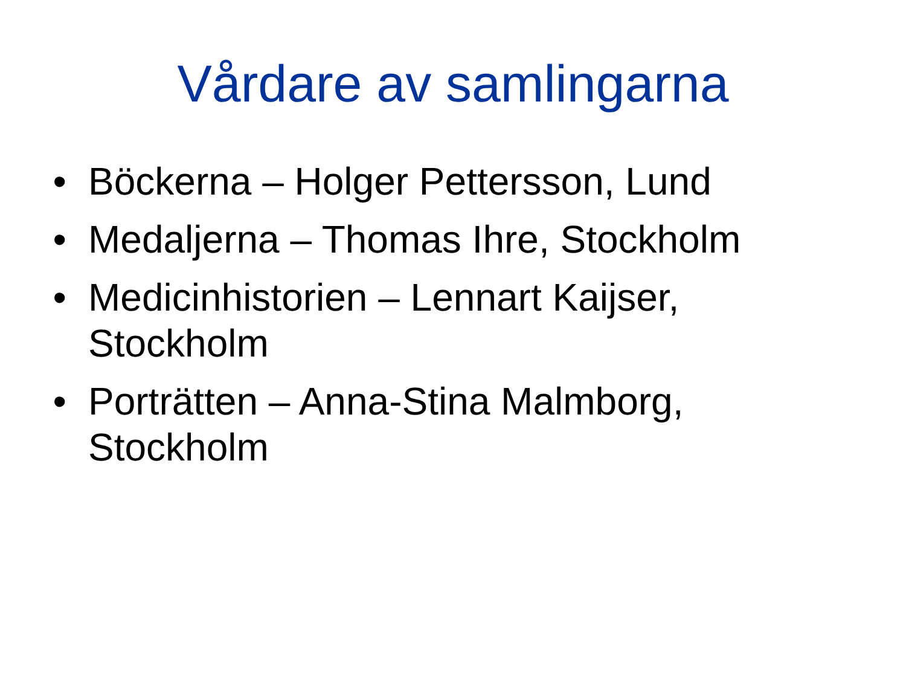Vårdare av samlingarna
• Böckerna – Holger Pettersson, Lund
• Medaljerna – Thomas Ihre, Stockholm
• Medicinhistorien – Lennart Kaijser, Stockholm
• Porträtten – Anna-Stina Malmborg, Stockholm